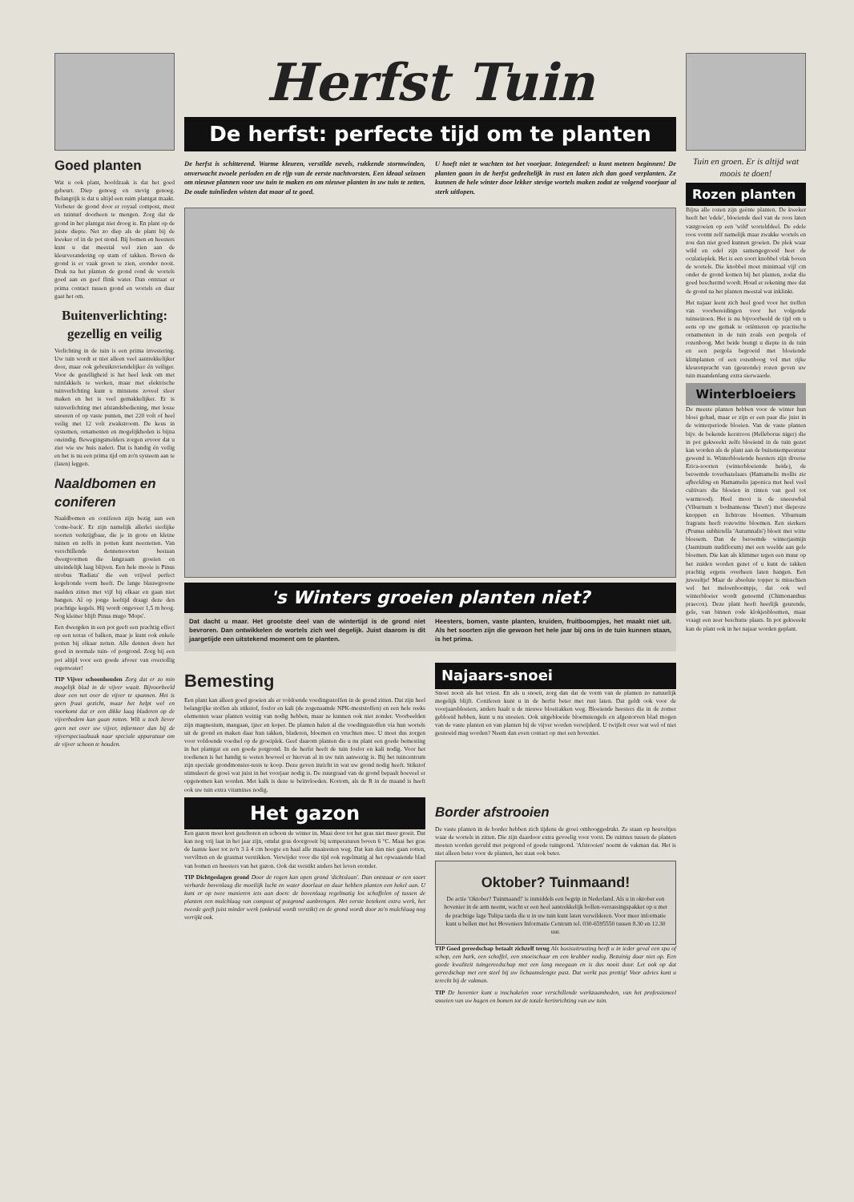Goed planten
Wat u ook plant, hoofdzaak is dat het goed gebeurt. Diep genoeg en stevig genoeg. Belangrijk is dat u altijd een ruim plantgat maakt. Verbeter de grond door er royaal compost, mest en tuinturf doorheen te mengen. Zorg dat de grond in het plantgat niet droog is. En plant op de juiste diepte. Net zo diep als de plant bij de kweker of in de pot stond. Bij bomen en heesters kunt u dat meestal wel zien aan de kleurverandering op stam of takken. Boven de grond is er vaak groen te zien, eronder nooit. Druk na het planten de grond rond de wortels goed aan en geef flink water. Dan ontstaat er prima contact tussen grond en wortels en daar gaat het om.
Buitenverlichting: gezellig en veilig
Verlichting in de tuin is een prima investering. Uw tuin wordt er niet alleen veel aantrekkelijker door, maar ook gebruiksvriendelijker én veiliger. Voor de gezelligheid is het heel leuk om met tuinfakkels te werken, maar met elektrische tuinverlichting kunt u minstens zoveel sfeer maken en het is veel gemakkelijker. Er is tuinverlichting met afstandsbediening, met losse snoeren of op vaste punten, met 220 volt of heel veilig met 12 volt zwakstroom. De keus in systemen, ornamenten en mogelijkheden is bijna oneindig. Bewegingsmelders zorgen ervoor dat u ziet wie uw huis nadert. Dat is handig én veilig en het is nu een prima tijd om zo'n systeem aan te (laten) leggen.
Naaldbomen en coniferen
Naaldbomen en coniferen zijn bezig aan een 'come-back'. Er zijn namelijk allerlei sierlijke soorten verkrijgbaar, die je in grote en kleine tuinen en zelfs in potten kunt neerzetten. Van verschillende dennensoorten bestaan dwergvormen die langzaam groeien en uiteindelijk laag blijven. Een hele mooie is Pinus strobus 'Radiata' die een vrijwel perfect kogelronde vorm heeft. De lange blauwgroene naalden zitten met vijf bij elkaar en gaan niet hangen. Al op jonge leeftijd draagt deze den prachtige kegels. Hij wordt ongeveer 1,5 m hoog. Nog kleiner blijft Pinus mugo 'Mops'.
Een dwergden in een pot geeft een prachtig effect op een terras of balkon, maar je kunt ook enkele potten bij elkaar zetten. Alle dennen doen het goed in normale tuin- of potgrond. Zorg bij een pot altijd voor een goede afvoer van overtollig regenwater!
TIP Vijver schoonhouden Zorg dat er zo min mogelijk blad in de vijver waait. Bijvoorbeeld door een net over de vijver te spannen. Het is geen fraai gezicht, maar het helpt wel en voorkomt dat er een dikke laag bladeren op de vijverbodem kan gaan rotten. Wilt u toch liever geen net over uw vijver, informeer dan bij de vijverspeciaalzaak naar speciale apparatuur om de vijver schoon te houden.
Herfst Tuin
De herfst: perfecte tijd om te planten
De herfst is schitterend. Warme kleuren, verstilde nevels, rukkende stormwinden, onverwacht zwoele perioden en de rijp van de eerste nachtvorsten. Een ideaal seizoen om nieuwe plannen voor uw tuin te maken en om nieuwe planten in uw tuin te zetten. De oude tuinlieden wisten dat maar al te goed.
U hoeft niet te wachten tot het voorjaar. Integendeel: u kunt meteen beginnen! De planten gaan in de herfst gedeeltelijk in rust en laten zich dan goed verplanten. Ze kunnen de hele winter door lekker stevige wortels maken zodat ze volgend voorjaar al sterk uitlopen.
's Winters groeien planten niet?
Dat dacht u maar. Het grootste deel van de wintertijd is de grond niet bevroren. Dan ontwikkelen de wortels zich wel degelijk. Juist daarom is dit jaargetijde een uitstekend moment om te planten.
Heesters, bomen, vaste planten, kruiden, fruitboompjes, het maakt niet uit. Als het soorten zijn die gewoon het hele jaar bij ons in de tuin kunnen staan, is het prima.
Bemesting
Een plant kan alleen goed groeien als er voldoende voedingsstoffen in de grond zitten. Dat zijn heel belangrijke stoffen als stikstof, fosfor en kali (de zogenaamde NPK-meststoffen) en een hele reeks elementen waar planten weinig van nodig hebben, maar ze kunnen ook niet zonder. Voorbeelden zijn magnesium, mangaan, ijzer en koper. De planten halen al die voedingsstoffen via hun wortels uit de grond en maken daar hun takken, bladeren, bloemen en vruchten mee. U moet dus zorgen voor voldoende voedsel op de groeiplek. Geef daarom planten die u nu plant een goede bemesting in het plantgat en een goede potgrond. In de herfst heeft de tuin fosfor en kali nodig. Voor het toedienen is het handig te weten hoeveel er hiervan al in uw tuin aanwezig is. Bij het tuincentrum zijn speciale grondmonster-tests te koop. Deze geven inzicht in wat uw grond nodig heeft. Stikstof stimuleert de groei wat juist in het voorjaar nodig is. De zuurgraad van de grond bepaalt hoeveel er opgenomen kan worden. Met kalk is deze te beïnvloeden. Kortom, als de R in de maand is heeft ook uw tuin extra vitamines nodig.
Najaars-snoei
Snoei nooit als het vriest. En als u snoeit, zorg dan dat de vorm van de planten zo natuurlijk mogelijk blijft. Coniferen kunt u in de herfst beter met rust laten. Dat geldt ook voor de voorjaarsbloeiers, anders haalt u de nieuwe bloeitakken weg. Bloeiende heesters die in de zomer gebloeid hebben, kunt u nu snoeien. Ook uitgebloeide bloemstengels en afgestorven blad mogen van de vaste planten en van planten bij de vijver worden verwijderd. U twijfelt over wat wel of niet gesnoeid mag worden? Neem dan even contact op met een hovenier.
Het gazon
Een gazon moet kort geschoren en schoon de winter in. Maai door tot het gras niet meer groeit. Dat kan nog vrij laat in het jaar zijn, omdat gras doorgroeit bij temperaturen boven 6 °C. Maai het gras de laatste keer tot zo'n 3 à 4 cm hoogte en haal alle maairesten weg. Dat kan dan niet gaan rotten, verviltten en de grasmat verstikken. Verwijder voor die tijd ook regelmatig al het opwaaiende blad van bomen en heesters van het gazon. Ook dat verstikt anders het leven eronder.
TIP Dichtgeslagen grond Door de regen kan open grond 'dichtslaan'. Dan ontstaat er een soort verharde bovenlaag die moeilijk lucht en water doorlaat en daar hebben planten een hekel aan. U kunt er op twee manieren iets aan doen: de bovenlaag regelmatig los schoffelen of tussen de planten een mulchlaag van compost of potgrond aanbrengen. Het eerste betekent extra werk, het tweede geeft juist minder werk (onkruid wordt verstikt) en de grond wordt door zo'n mulchlaag nog verrijkt ook.
Border afstrooien
De vaste planten in de border hebben zich tijdens de groei omhooggedrukt. Ze staan op heuveltjes waar de wortels in zitten. Die zijn daardoor extra gevoelig voor vorst. De ruimtes tussen de planten moeten worden gevuld met potgrond of goede tuingrond. 'Afstrooien' noemt de vakman dat. Het is niet alleen beter voor de planten, het staat ook beter.
Oktober? Tuinmaand!
De actie 'Oktober? Tuinmaand!' is inmiddels een begrip in Nederland. Als u in oktober een hovenier in de arm neemt, wacht er een heel aantrekkelijk bollen-verrassingspakket op u met de prachtige lage Tulipa tarda die u in uw tuin kunt laten verwilderen. Voor meer informatie kunt u bellen met het Hoveniers Informatie Centrum tel. 030-6595550 tussen 8.30 en 12.30 uur.
TIP Goed gereedschap betaalt zichzelf terug Als basisuitrusting heeft u in ieder geval een spa of schop, een hark, een schoffel, een snoeischaar en een krabber nodig. Bezuinig daar niet op. Een goede kwaliteit tuingereedschap met een lang meegaan en is dus nooit duur. Let ook op dat gereedschap met een steel bij uw lichaamslengte past. Dat werkt pas prettig! Voor advies kunt u terecht bij de vakman.
TIP De hovenier kunt u inschakelen voor verschillende werkzaamheden, van het professioneel snoeien van uw hagen en bomen tot de totale herinrichting van uw tuin.
Tuin en groen. Er is altijd wat moois te doen!
Rozen planten
Bijna alle rozen zijn geënte planten. De kweker heeft het 'edele', bloeiende deel van de roos laten vastgroeien op een 'wild' wortelddeel. De edele roos vormt zelf namelijk maar zwakke wortels en zou dan niet goed kunnen groeien. De plek waar wild en edel zijn samengegroeid heet de oculatieplek. Het is een soort knobbel vlak boven de wortels. Die knobbel moet minimaal vijf cm onder de grond komen bij het planten, zodat die goed beschermd wordt. Houd er rekening mee dat de grond na het planten meestal wat inklinkt.
Het najaar leent zich heel goed voor het treffen van voorbereidingen voor het volgende tuinseizoen. Het is nu bijvoorbeeld de tijd om u eens op uw gemak te oriënteren op practische ornamenten in de tuin zoals een pergola of rozenboog. Met beide brengt u diepte in de tuin en een pergola begroeid met bloeiende klimplanten of een rozenboog vol met rijke kleurenpracht van (geurende) rozen geven uw tuin maandenlang extra sierwaarde.
Winterbloeiers
De meeste planten hebben voor de winter hun bloei gehad, maar er zijn er een paar die juist in de winterperiode bloeien. Van de vaste planten bijv. de bekende kerstroos (Helleborus niger) die in pot gekweekt zelfs bloeiend in de tuin gezet kan worden als de plant aan de buitentemperatuur gewend is. Winterbloeiende heesters zijn diverse Erica-soorten (winterbloeiende heide), de beroemde toverhazelaars (Hamamelis mollis zie afbeelding en Hamamelis japonica met heel veel cultivars die bloeien in tinten van geel tot warmrood). Heel mooi is de sneeuwbal (Viburnum x bodnantense 'Dawn') met dieproze knoppen en lichtroze bloemen. Viburnum fragrans heeft rozewitte bloemen. Een sierkers (Prunus subhirtella 'Autumnalis') bloeit met witte bloesem. Dan de beroemde winterjasmijn (Jasminum nudiflorum) met een weelde aan gele bloemen. Die kan als klimmer tegen een muur op het zuiden worden gezet of u kunt de takken prachtig ergens overheen laten hangen. Een juweeltje! Maar de absolute topper is misschien wel het meloenboompje, dat ook wel winterbloeier wordt genoemd (Chimonanthus praecox). Deze plant heeft heerlijk geurende, gele, van binnen rode klokjesbloemen, maar vraagt een zeer beschutte plaats. In pot gekweekt kan de plant ook in het najaar worden geplant.